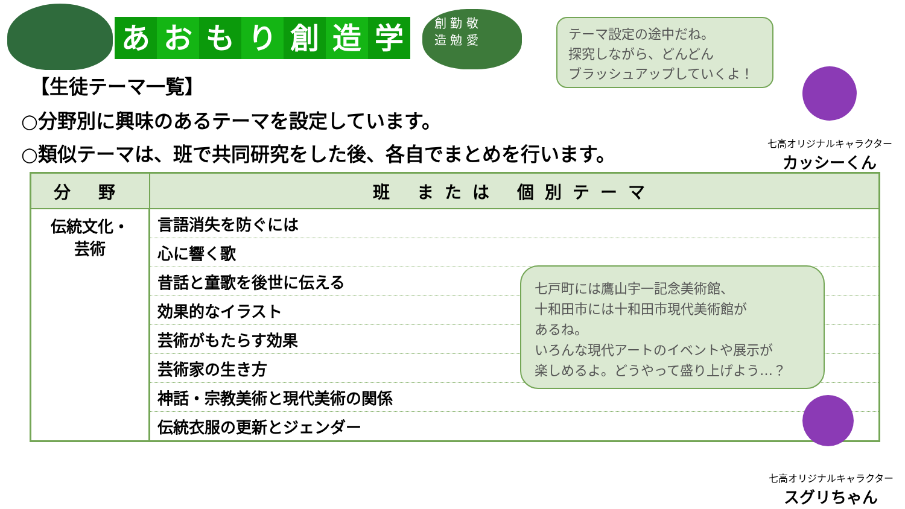あおもり創造学
創 勤 敬
造 勉 愛
テーマ設定の途中だね。
探究しながら、どんどん
ブラッシュアップしていくよ！
七高オリジナルキャラクター
カッシーくん
【生徒テーマ一覧】
○分野別に興味のあるテーマを設定しています。
○類似テーマは、班で共同研究をした後、各自でまとめを行います。
| 分 野 | 班 または 個別テーマ |
| --- | --- |
| 伝統文化・ 芸術 | 言語消失を防ぐには |
| | 心に響く歌 |
| | 昔話と童歌を後世に伝える |
| | 効果的なイラスト |
| | 芸術がもたらす効果 |
| | 芸術家の生き方 |
| | 神話・宗教美術と現代美術の関係 |
| | 伝統衣服の更新とジェンダー |
七戸町には鷹山宇一記念美術館、
十和田市には十和田市現代美術館が
あるね。
いろんな現代アートのイベントや展示が
楽しめるよ。どうやって盛り上げよう…？
七高オリジナルキャラクター
スグリちゃん